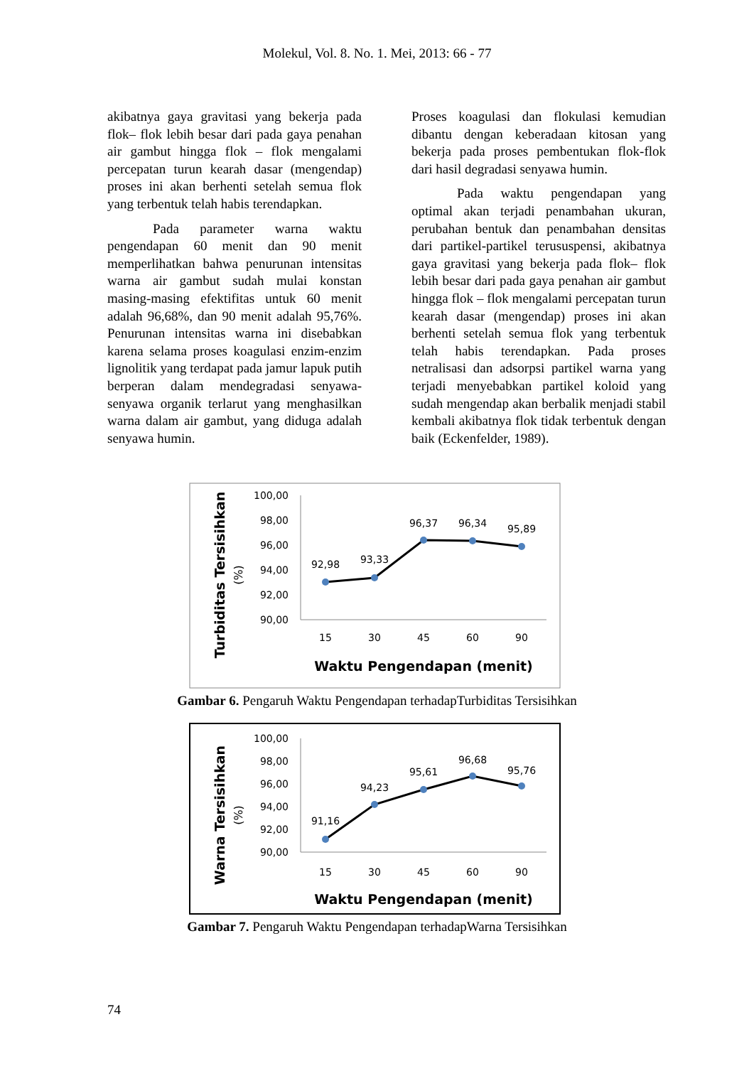Molekul, Vol. 8. No. 1. Mei, 2013: 66 - 77
akibatnya gaya gravitasi yang bekerja pada flok– flok lebih besar dari pada gaya penahan air gambut hingga flok – flok mengalami percepatan turun kearah dasar (mengendap) proses ini akan berhenti setelah semua flok yang terbentuk telah habis terendapkan.
Pada parameter warna waktu pengendapan 60 menit dan 90 menit memperlihatkan bahwa penurunan intensitas warna air gambut sudah mulai konstan masing-masing efektifitas untuk 60 menit adalah 96,68%, dan 90 menit adalah 95,76%. Penurunan intensitas warna ini disebabkan karena selama proses koagulasi enzim-enzim lignolitik yang terdapat pada jamur lapuk putih berperan dalam mendegradasi senyawa-senyawa organik terlarut yang menghasilkan warna dalam air gambut, yang diduga adalah senyawa humin.
Proses koagulasi dan flokulasi kemudian dibantu dengan keberadaan kitosan yang bekerja pada proses pembentukan flok-flok dari hasil degradasi senyawa humin.
Pada waktu pengendapan yang optimal akan terjadi penambahan ukuran, perubahan bentuk dan penambahan densitas dari partikel-partikel terususpensi, akibatnya gaya gravitasi yang bekerja pada flok– flok lebih besar dari pada gaya penahan air gambut hingga flok – flok mengalami percepatan turun kearah dasar (mengendap) proses ini akan berhenti setelah semua flok yang terbentuk telah habis terendapkan. Pada proses netralisasi dan adsorpsi partikel warna yang terjadi menyebabkan partikel koloid yang sudah mengendap akan berbalik menjadi stabil kembali akibatnya flok tidak terbentuk dengan baik (Eckenfelder, 1989).
Turbiditas Tersisihkan
(%)
100,00
98,00
96,00
94,00
92,00
90,00
15
30
45
60
90
92,98
93,33
96,37
96,34
95,89
Waktu Pengendapan (menit)
Gambar 6. Pengaruh Waktu Pengendapan terhadapTurbiditas Tersisihkan
Warna Tersisihkan
(%)
100,00
98,00
96,00
94,00
92,00
90,00
15
30
45
60
90
91,16
94,23
95,61
96,68
95,76
Waktu Pengendapan (menit)
Gambar 7. Pengaruh Waktu Pengendapan terhadapWarna Tersisihkan
74